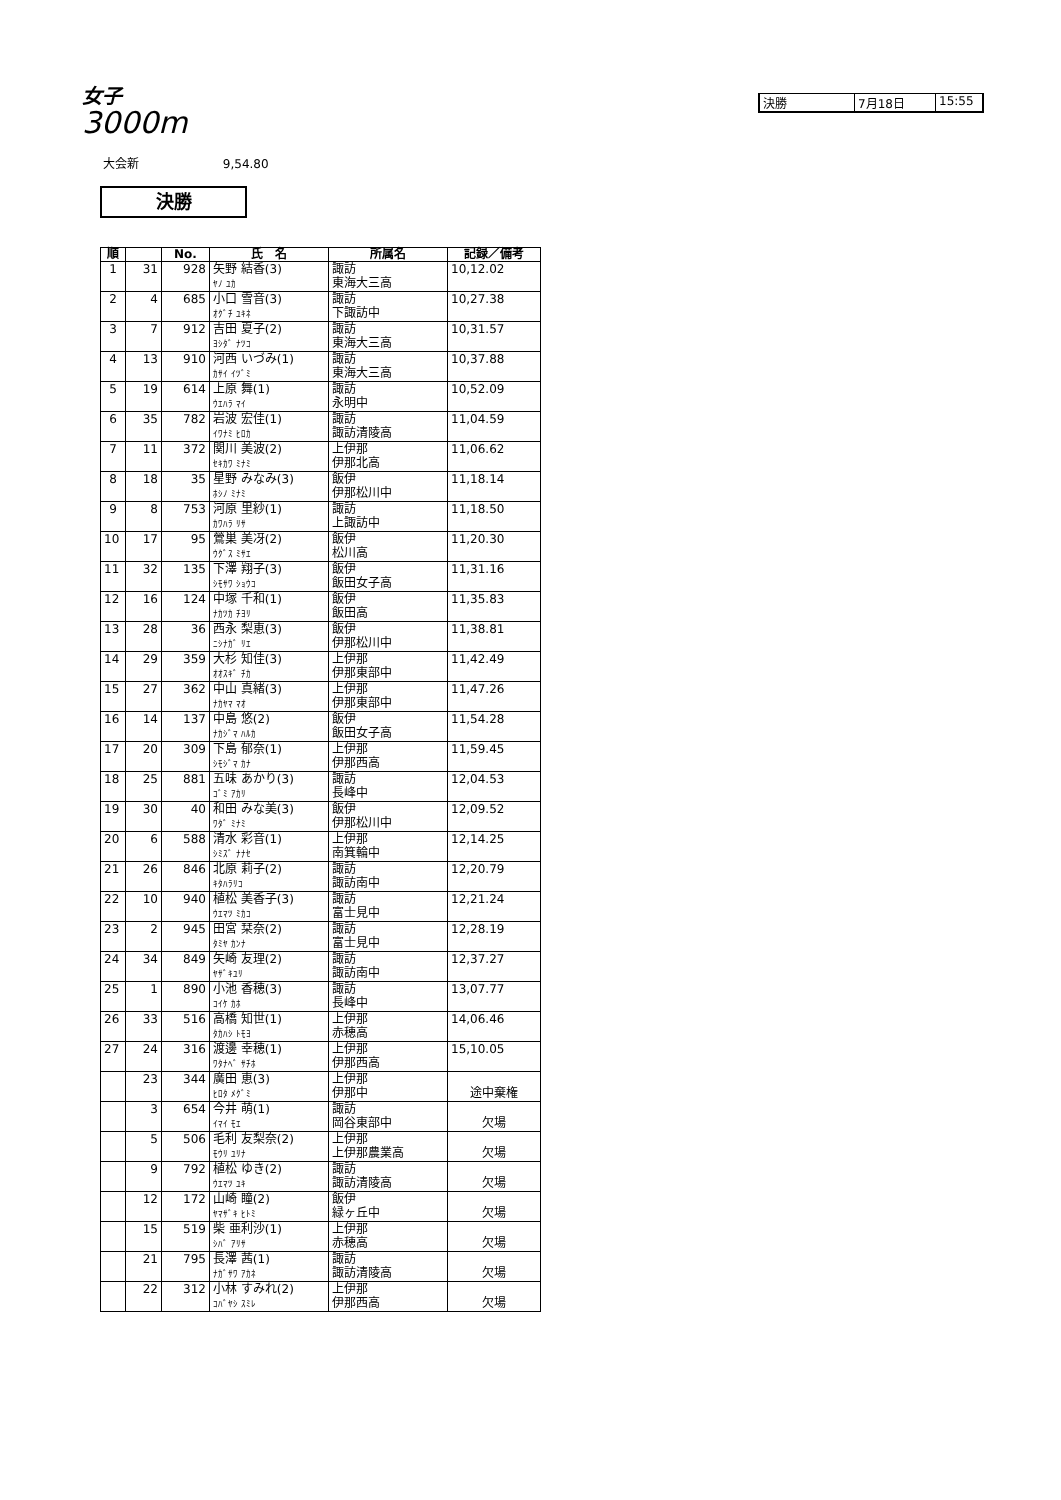女子
3000m
決勝 7月18日 15:55
大会新 9,54.80
決勝
| 順 | | No. | 氏 名 | 所属名 | 記録／備考 |
| --- | --- | --- | --- | --- | --- |
| 1 | 31 | 928 | 矢野 結香(3) ﾔﾉ ﾕｶ | 諏訪 東海大三高 | 10,12.02 |
| 2 | 4 | 685 | 小口 雪音(3) ｵｸﾞﾁ ﾕｷﾈ | 諏訪 下諏訪中 | 10,27.38 |
| 3 | 7 | 912 | 吉田 夏子(2) ﾖｼﾀﾞ ﾅﾂｺ | 諏訪 東海大三高 | 10,31.57 |
| 4 | 13 | 910 | 河西 いづみ(1) ｶｻｲ ｲﾂﾞﾐ | 諏訪 東海大三高 | 10,37.88 |
| 5 | 19 | 614 | 上原 舞(1) ｳｴﾊﾗ ﾏｲ | 諏訪 永明中 | 10,52.09 |
| 6 | 35 | 782 | 岩波 宏佳(1) ｲﾜﾅﾐ ﾋﾛｶ | 諏訪 諏訪清陵高 | 11,04.59 |
| 7 | 11 | 372 | 関川 美波(2) ｾｷｶﾜ ﾐﾅﾐ | 上伊那 伊那北高 | 11,06.62 |
| 8 | 18 | 35 | 星野 みなみ(3) ﾎｼﾉ ﾐﾅﾐ | 飯伊 伊那松川中 | 11,18.14 |
| 9 | 8 | 753 | 河原 里紗(1) ｶﾜﾊﾗ ﾘｻ | 諏訪 上諏訪中 | 11,18.50 |
| 10 | 17 | 95 | 鶯巣 美冴(2) ｳｸﾞｽ ﾐｻｴ | 飯伊 松川高 | 11,20.30 |
| 11 | 32 | 135 | 下澤 翔子(3) ｼﾓｻﾜ ｼｮｳｺ | 飯伊 飯田女子高 | 11,31.16 |
| 12 | 16 | 124 | 中塚 千和(1) ﾅｶﾂｶ ﾁﾖﾘ | 飯伊 飯田高 | 11,35.83 |
| 13 | 28 | 36 | 西永 梨恵(3) ﾆｼﾅｶﾞ ﾘｴ | 飯伊 伊那松川中 | 11,38.81 |
| 14 | 29 | 359 | 大杉 知佳(3) ｵｵｽｷﾞ ﾁｶ | 上伊那 伊那東部中 | 11,42.49 |
| 15 | 27 | 362 | 中山 真緒(3) ﾅｶﾔﾏ ﾏｵ | 上伊那 伊那東部中 | 11,47.26 |
| 16 | 14 | 137 | 中島 悠(2) ﾅｶｼﾞﾏ ﾊﾙｶ | 飯伊 飯田女子高 | 11,54.28 |
| 17 | 20 | 309 | 下島 郁奈(1) ｼﾓｼﾞﾏ ｶﾅ | 上伊那 伊那西高 | 11,59.45 |
| 18 | 25 | 881 | 五味 あかり(3) ｺﾞﾐ ｱｶﾘ | 諏訪 長峰中 | 12,04.53 |
| 19 | 30 | 40 | 和田 みな美(3) ﾜﾀﾞ ﾐﾅﾐ | 飯伊 伊那松川中 | 12,09.52 |
| 20 | 6 | 588 | 清水 彩音(1) ｼﾐｽﾞ ﾅﾅｾ | 上伊那 南箕輪中 | 12,14.25 |
| 21 | 26 | 846 | 北原 莉子(2) ｷﾀﾊﾗﾘｺ | 諏訪 諏訪南中 | 12,20.79 |
| 22 | 10 | 940 | 植松 美香子(3) ｳｴﾏﾂ ﾐｶｺ | 諏訪 富士見中 | 12,21.24 |
| 23 | 2 | 945 | 田宮 栞奈(2) ﾀﾐﾔ ｶﾝﾅ | 諏訪 富士見中 | 12,28.19 |
| 24 | 34 | 849 | 矢崎 友理(2) ﾔｻﾞｷﾕﾘ | 諏訪 諏訪南中 | 12,37.27 |
| 25 | 1 | 890 | 小池 香穂(3) ｺｲｹ ｶﾎ | 諏訪 長峰中 | 13,07.77 |
| 26 | 33 | 516 | 高橋 知世(1) ﾀｶﾊｼ ﾄﾓﾖ | 上伊那 赤穂高 | 14,06.46 |
| 27 | 24 | 316 | 渡邊 幸穂(1) ﾜﾀﾅﾍﾞ ｻﾁﾎ | 上伊那 伊那西高 | 15,10.05 |
| | 23 | 344 | 廣田 恵(3) ﾋﾛﾀ ﾒｸﾞﾐ | 上伊那 伊那中 | 途中棄権 |
| | 3 | 654 | 今井 萌(1) ｲﾏｲ ﾓｴ | 諏訪 岡谷東部中 | 欠場 |
| | 5 | 506 | 毛利 友梨奈(2) ﾓｳﾘ ﾕﾘﾅ | 上伊那 上伊那農業高 | 欠場 |
| | 9 | 792 | 植松 ゆき(2) ｳｴﾏﾂ ﾕｷ | 諏訪 諏訪清陵高 | 欠場 |
| | 12 | 172 | 山崎 瞳(2) ﾔﾏｻﾞｷ ﾋﾄﾐ | 飯伊 緑ヶ丘中 | 欠場 |
| | 15 | 519 | 柴 亜利沙(1) ｼﾊﾞ ｱﾘｻ | 上伊那 赤穂高 | 欠場 |
| | 21 | 795 | 長澤 茜(1) ﾅｶﾞｻﾜ ｱｶﾈ | 諏訪 諏訪清陵高 | 欠場 |
| | 22 | 312 | 小林 すみれ(2) ｺﾊﾞﾔｼ ｽﾐﾚ | 上伊那 伊那西高 | 欠場 |